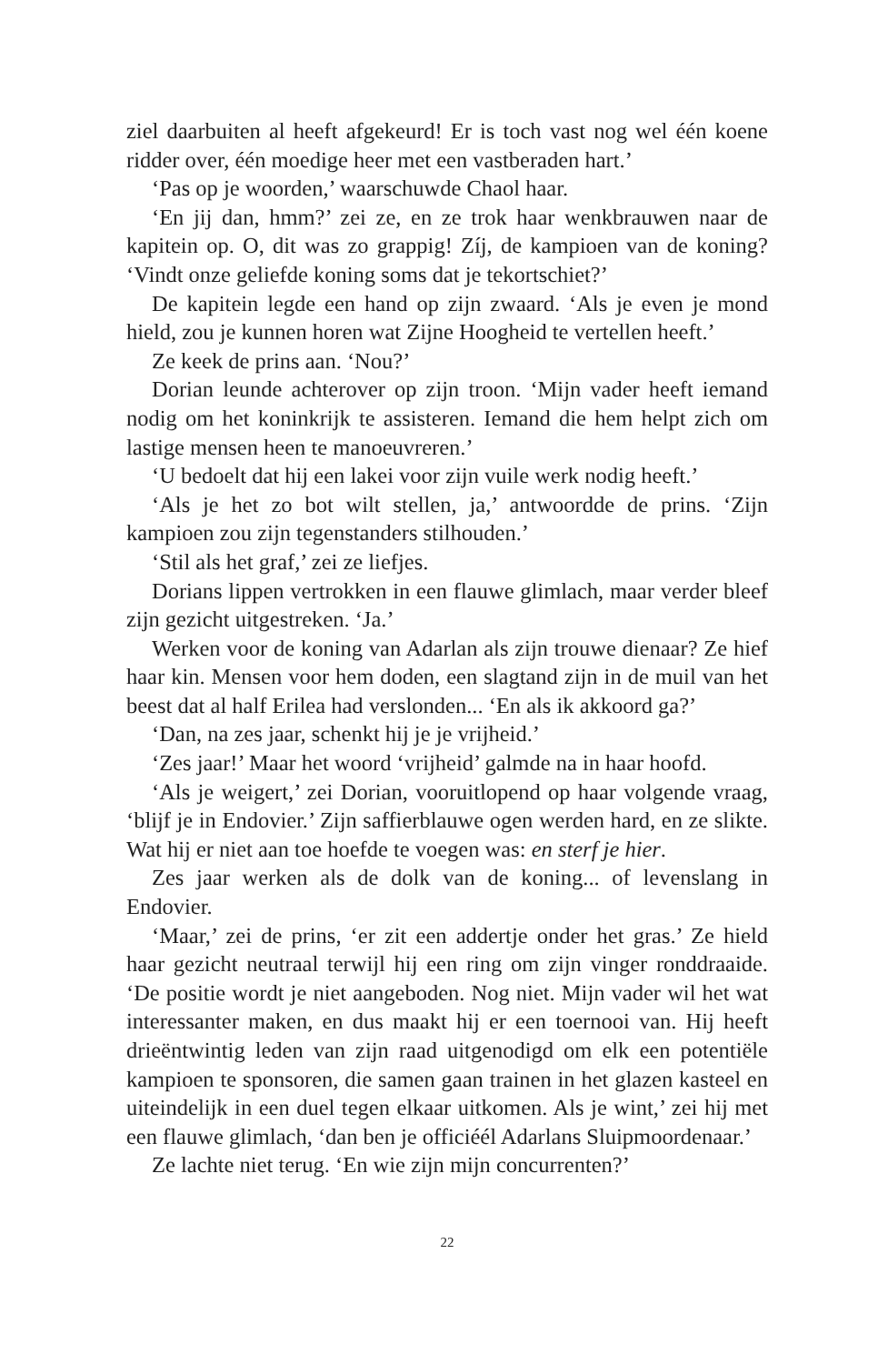ziel daarbuiten al heeft afgekeurd! Er is toch vast nog wel één koene ridder over, één moedige heer met een vastberaden hart.’
‘Pas op je woorden,’ waarschuwde Chaol haar.
‘En jij dan, hmm?’ zei ze, en ze trok haar wenkbrauwen naar de kapitein op. O, dit was zo grappig! Zíj, de kampioen van de koning? ‘Vindt onze geliefde koning soms dat je tekortschiet?’
De kapitein legde een hand op zijn zwaard. ‘Als je even je mond hield, zou je kunnen horen wat Zijne Hoogheid te vertellen heeft.’
Ze keek de prins aan. ‘Nou?’
Dorian leunde achterover op zijn troon. ‘Mijn vader heeft iemand nodig om het koninkrijk te assisteren. Iemand die hem helpt zich om lastige mensen heen te manoeuvreren.’
‘U bedoelt dat hij een lakei voor zijn vuile werk nodig heeft.’
‘Als je het zo bot wilt stellen, ja,’ antwoordde de prins. ‘Zijn kampioen zou zijn tegenstanders stilhouden.’
‘Stil als het graf,’ zei ze liefjes.
Dorians lippen vertrokken in een flauwe glimlach, maar verder bleef zijn gezicht uitgestreken. ‘Ja.’
Werken voor de koning van Adarlan als zijn trouwe dienaar? Ze hief haar kin. Mensen voor hem doden, een slagtand zijn in de muil van het beest dat al half Erilea had verslonden... ‘En als ik akkoord ga?’
‘Dan, na zes jaar, schenkt hij je je vrijheid.’
‘Zes jaar!’ Maar het woord ‘vrijheid’ galmde na in haar hoofd.
‘Als je weigert,’ zei Dorian, vooruitlopend op haar volgende vraag, ‘blijf je in Endovier.’ Zijn saffierblauwe ogen werden hard, en ze slikte. Wat hij er niet aan toe hoefde te voegen was: en sterf je hier.
Zes jaar werken als de dolk van de koning... of levenslang in Endovier.
‘Maar,’ zei de prins, ‘er zit een addertje onder het gras.’ Ze hield haar gezicht neutraal terwijl hij een ring om zijn vinger ronddraaide. ‘De positie wordt je niet aangeboden. Nog niet. Mijn vader wil het wat interessanter maken, en dus maakt hij er een toernooi van. Hij heeft drieëntwintig leden van zijn raad uitgenodigd om elk een potentiële kampioen te sponsoren, die samen gaan trainen in het glazen kasteel en uiteindelijk in een duel tegen elkaar uitkomen. Als je wint,’ zei hij met een flauwe glimlach, ‘dan ben je officiéél Adarlans Sluipmoordenaar.’
Ze lachte niet terug. ‘En wie zijn mijn concurrenten?’
22